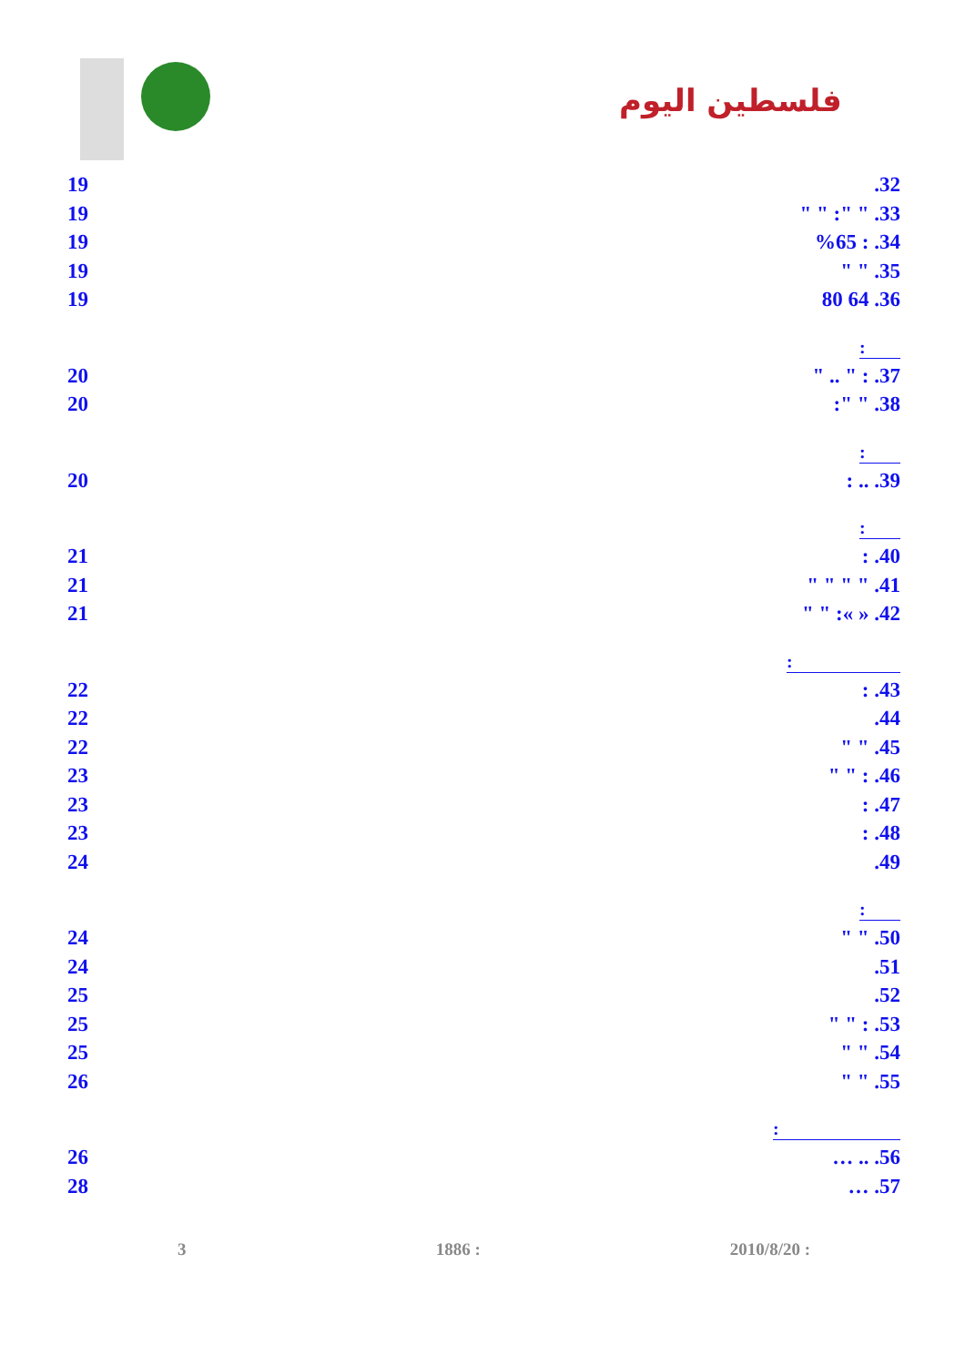فلسطين اليوم
19.32
19 " " :" " .33
19%65 : .34
19 " " .35
19 80 64 .36
:
20 " .. " : .37
20:" " .38
:
20: .. .39
:
21: .40
21 " " " " .41
21 " " :« » .42
:
22: .43
22.44
22 " " .45
23 " " : .46
23: .47
23: .48
24.49
:
24 " " .50
24.51
25.52
25 " " : .53
25 " " .54
26 " " .55
:
26 … .. .56
28 … .57
3 1886 : 2010/8/20 :